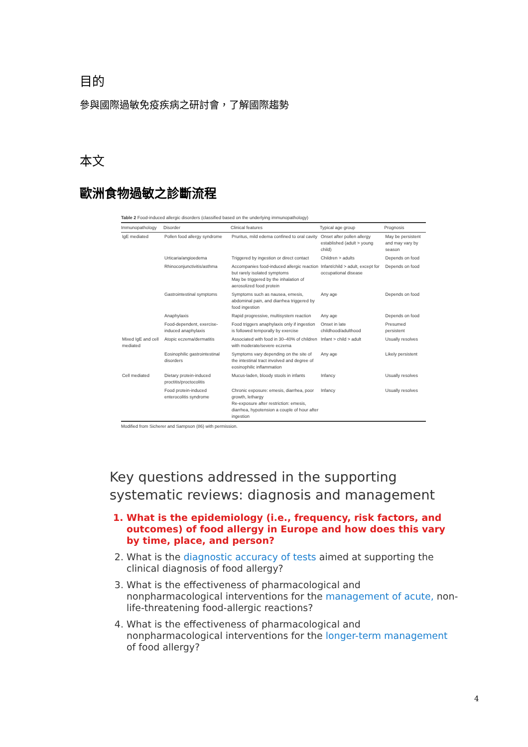目的
參與國際過敏免疫疾病之研討會，了解國際趨勢
本文
歐洲食物過敏之診斷流程
Table 2 Food-induced allergic disorders (classified based on the underlying immunopathology)
| Immunopathology | Disorder | Clinical features | Typical age group | Prognosis |
| --- | --- | --- | --- | --- |
| IgE mediated | Pollen food allergy syndrome | Pruritus, mild edema confined to oral cavity | Onset after pollen allergy established (adult > young child) | May be persistent and may vary by season |
| | Urticaria/angioedema | Triggered by ingestion or direct contact | Children > adults | Depends on food |
| | Rhinoconjunctivitis/asthma | Accompanies food-induced allergic reaction but rarely isolated symptoms May be triggered by the inhalation of aerosolized food protein | Infant/child > adult, except for occupational disease | Depends on food |
| | Gastrointestinal symptoms | Symptoms such as nausea, emesis, abdominal pain, and diarrhea triggered by food ingestion | Any age | Depends on food |
| | Anaphylaxis | Rapid progressive, multisystem reaction | Any age | Depends on food |
| | Food-dependent, exercise-induced anaphylaxis | Food triggers anaphylaxis only if ingestion is followed temporally by exercise | Onset in late childhood/adulthood | Presumed persistent |
| Mixed IgE and cell mediated | Atopic eczema/dermatitis | Associated with food in 30–40% of children with moderate/severe eczema | Infant > child > adult | Usually resolves |
| | Eosinophilic gastrointestinal disorders | Symptoms vary depending on the site of the intestinal tract involved and degree of eosinophilic inflammation | Any age | Likely persistent |
| Cell mediated | Dietary protein-induced proctitis/proctocolitis | Mucus-laden, bloody stools in infants | Infancy | Usually resolves |
| | Food protein-induced enterocolitis syndrome | Chronic exposure: emesis, diarrhea, poor growth, lethargy Re-exposure after restriction: emesis, diarrhea, hypotension a couple of hour after ingestion | Infancy | Usually resolves |
Modified from Sicherer and Sampson (86) with permission.
Key questions addressed in the supporting systematic reviews: diagnosis and management
1. What is the epidemiology (i.e., frequency, risk factors, and outcomes) of food allergy in Europe and how does this vary by time, place, and person?
2. What is the diagnostic accuracy of tests aimed at supporting the clinical diagnosis of food allergy?
3. What is the effectiveness of pharmacological and nonpharmacological interventions for the management of acute, non-life-threatening food-allergic reactions?
4. What is the effectiveness of pharmacological and nonpharmacological interventions for the longer-term management of food allergy?
4